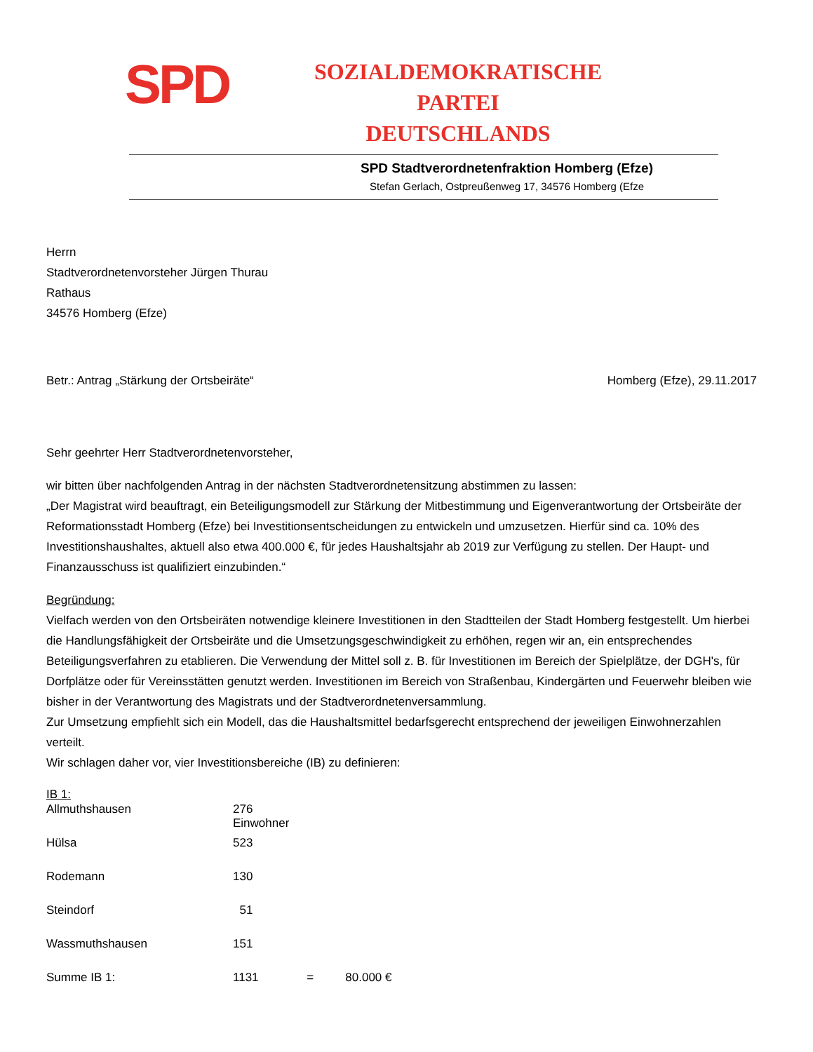SPD
SOZIALDEMOKRATISCHE PARTEI
DEUTSCHLANDS
SPD Stadtverordnetenfraktion Homberg (Efze)
Stefan Gerlach, Ostpreußenweg 17, 34576 Homberg (Efze
Herrn
Stadtverordnetenvorsteher Jürgen Thurau
Rathaus
34576 Homberg (Efze)
Betr.: Antrag „Stärkung der Ortsbeiräte“Homberg (Efze), 29.11.2017
Sehr geehrter Herr Stadtverordnetenvorsteher,
wir bitten über nachfolgenden Antrag in der nächsten Stadtverordnetensitzung abstimmen zu lassen:
„Der Magistrat wird beauftragt, ein Beteiligungsmodell zur Stärkung der Mitbestimmung und Eigenverantwortung der Ortsbeiräte der Reformationsstadt Homberg (Efze) bei Investitionsentscheidungen zu entwickeln und umzusetzen. Hierfür sind ca. 10% des Investitionshaushaltes, aktuell also etwa 400.000 €, für jedes Haushaltsjahr ab 2019 zur Verfügung zu stellen. Der Haupt- und Finanzausschuss ist qualifiziert einzubinden.“
Begründung:
Vielfach werden von den Ortsbeiräten notwendige kleinere Investitionen in den Stadtteilen der Stadt Homberg festgestellt. Um hierbei die Handlungsfähigkeit der Ortsbeiräte und die Umsetzungsgeschwindigkeit zu erhöhen, regen wir an, ein entsprechendes Beteiligungsverfahren zu etablieren. Die Verwendung der Mittel soll z. B. für Investitionen im Bereich der Spielplätze, der DGH's, für Dorfplätze oder für Vereinsstätten genutzt werden. Investitionen im Bereich von Straßenbau, Kindergärten und Feuerwehr bleiben wie bisher in der Verantwortung des Magistrats und der Stadtverordnetenversammlung.
Zur Umsetzung empfiehlt sich ein Modell, das die Haushaltsmittel bedarfsgerecht entsprechend der jeweiligen Einwohnerzahlen verteilt.
Wir schlagen daher vor, vier Investitionsbereiche (IB) zu definieren:
IB 1:
| Allmuthshausen | 276 Einwohner | | |
| Hülsa | 523 | | |
| Rodemann | 130 | | |
| Steindorf | 51 | | |
| Wassmuthshausen | 151 | | |
| Summe IB 1: | 1131 | = | 80.000 € |